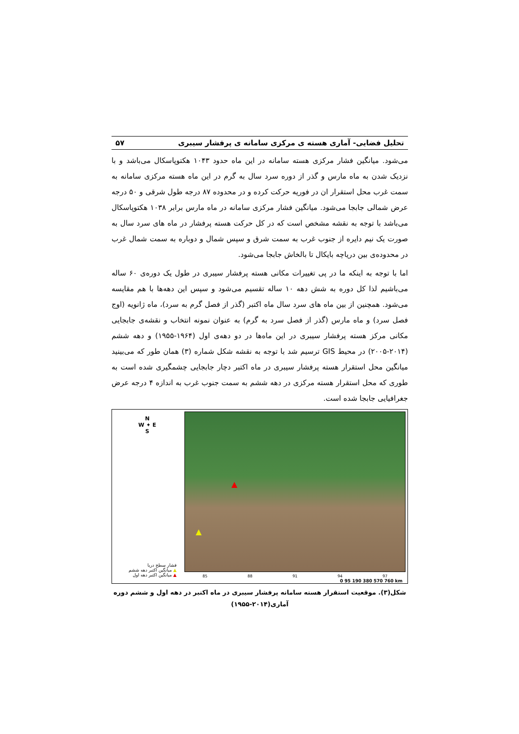تحلیل فضایی- آماری هسته ی مرکزی سامانه ی پرفشار سیبری ۵۷
می‌شود. میانگین فشار مرکزی هسته سامانه در این ماه حدود ۱۰۴۳ هکتوپاسکال می‌باشد و با نزدیک شدن به ماه مارس و گذر از دوره سرد سال به گرم در این ماه هسته مرکزی سامانه به سمت غرب محل استقرار ان در فوریه حرکت کرده و در محدوده ۸۷ درجه طول شرقی و ۵۰ درجه عرض شمالی جابجا می‌شود. میانگین فشار مرکزی سامانه در ماه مارس برابر ۱۰۳۸ هکتوپاسکال می‌باشد با توجه به نقشه مشخص است که در کل حرکت هسته پرفشار در ماه های سرد سال به صورت یک نیم دایره از جنوب غرب به سمت شرق و سپس شمال و دوباره به سمت شمال غرب در محدوده‌ی بین دریاچه بایکال تا بالخاش جابجا می‌شود.
اما با توجه به اینکه ما در پی تغییرات مکانی هسته پرفشار سیبری در طول یک دوره‌ی ۶۰ ساله می‌باشیم لذا کل دوره به شش دهه ۱۰ ساله تقسیم می‌شود و سپس این دهه‌ها با هم مقایسه می‌شود. همچنین از بین ماه های سرد سال ماه اکتبر (گذر از فصل گرم به سرد)، ماه ژانویه (اوج فصل سرد) و ماه مارس (گذر از فصل سرد به گرم) به عنوان نمونه انتخاب و نقشه‌ی جابجایی مکانی مرکز هسته پرفشار سیبری در این ماه‌ها در دو دهه‌ی اول (۱۹۶۴-۱۹۵۵) و دهه ششم (۲۰۱۴-۲۰۰۵) در محیط GIS ترسیم شد با توجه به نقشه شکل شماره (۳) همان طور که می‌بینید میانگین محل استقرار هسته پرفشار سیبری در ماه اکتبر دچار جابجایی چشمگیری شده است به طوری که محل استقرار هسته مرکزی در دهه ششم به سمت جنوب غرب به اندازه ۴ درجه عرض جغرافیایی جابجا شده است.
N
W ✦ E
S
فشار سطح دریا
▲ میانگین اکتبر دهه ششم
▲ میانگین اکتبر دهه اول
▲
▲
85 88 91 94 97
0 95 190 380 570 760 km
شکل(۳). موقعیت استقرار هسته سامانه پرفشار سیبری در ماه اکتبر در دهه اول و ششم دوره آماری(۲۰۱۴-۱۹۵۵)